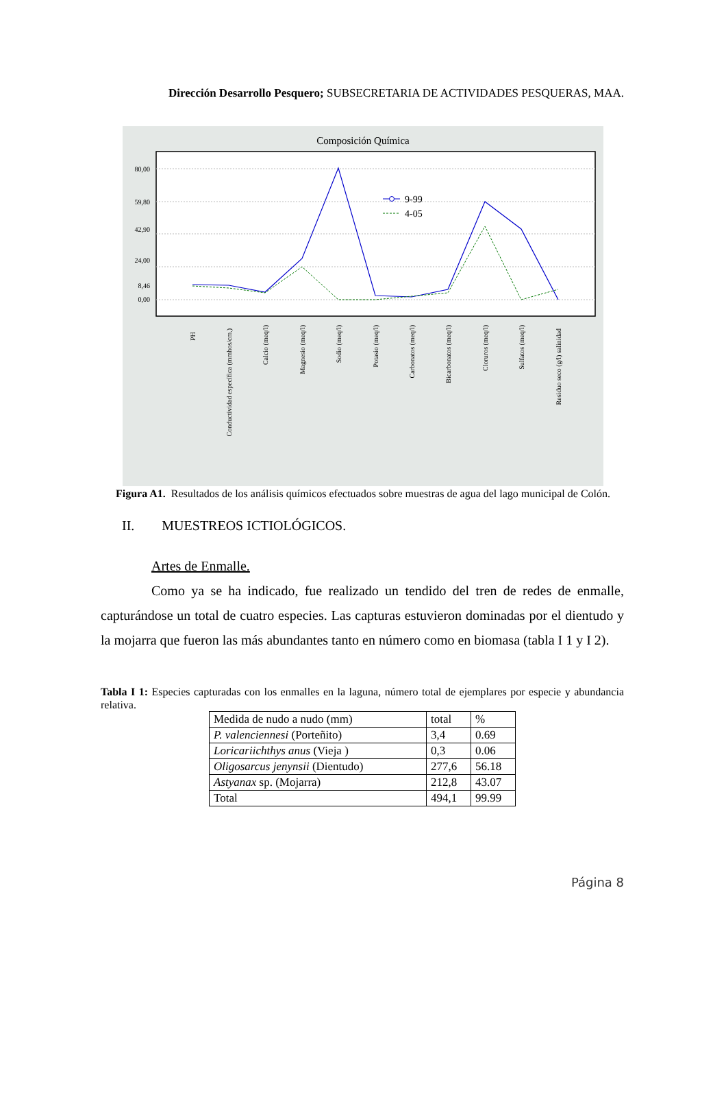Dirección Desarrollo Pesquero; SUBSECRETARIA DE ACTIVIDADES PESQUERAS, MAA.
Composición Química
80,00
59,80
42,90
24,00
8,46
0,00
9-99
4-05
PH
Conductividad específica (mmhos/cm.)
Calcio (meq/l)
Magnesio (meq/l)
Sodio (meq/l)
Potasio (meq/l)
Carbonatos (meq/l)
Bicarbonatos (meq/l)
Cloruros (meq/l)
Sulfatos (meq/l)
Residuo seco (g/l) salinidad
Figura A1. Resultados de los análisis químicos efectuados sobre muestras de agua del lago municipal de Colón.
II. MUESTREOS ICTIOLÓGICOS.
Artes de Enmalle.
Como ya se ha indicado, fue realizado un tendido del tren de redes de enmalle, capturándose un total de cuatro especies. Las capturas estuvieron dominadas por el dientudo y la mojarra que fueron las más abundantes tanto en número como en biomasa (tabla I 1 y I 2).
Tabla I 1: Especies capturadas con los enmalles en la laguna, número total de ejemplares por especie y abundancia relativa.
| Medida de nudo a nudo (mm) | total | % |
| P. valenciennesi (Porteñito) | 3,4 | 0.69 |
| Loricariichthys anus (Vieja ) | 0,3 | 0.06 |
| Oligosarcus jenynsii (Dientudo) | 277,6 | 56.18 |
| Astyanax sp. (Mojarra) | 212,8 | 43.07 |
| Total | 494,1 | 99.99 |
Página 8